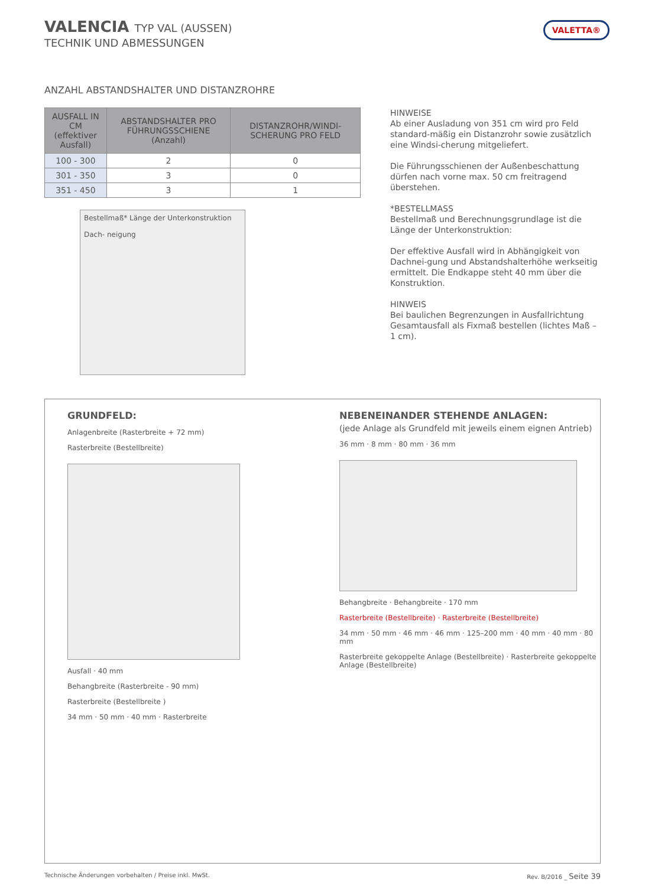VALETTA®
VALENCIA TYP VAL (AUSSEN)
TECHNIK UND ABMESSUNGEN
ANZAHL ABSTANDSHALTER UND DISTANZROHRE
| AUSFALL IN CM (effektiver Ausfall) | ABSTANDSHALTER PRO FÜHRUNGSSCHIENE (Anzahl) | DISTANZROHR/WINDI-SCHERUNG PRO FELD |
| --- | --- | --- |
| 100 - 300 | 2 | 0 |
| 301 - 350 | 3 | 0 |
| 351 - 450 | 3 | 1 |
Bestellmaß* Länge der Unterkonstruktion
Dach- neigung
HINWEISE
Ab einer Ausladung von 351 cm wird pro Feld standard-mäßig ein Distanzrohr sowie zusätzlich eine Windsi-cherung mitgeliefert.
Die Führungsschienen der Außenbeschattung dürfen nach vorne max. 50 cm freitragend überstehen.
*BESTELLMASS
Bestellmaß und Berechnungsgrundlage ist die Länge der Unterkonstruktion:
Der effektive Ausfall wird in Abhängigkeit von Dachnei-gung und Abstandshalterhöhe werkseitig ermittelt. Die Endkappe steht 40 mm über die Konstruktion.
HINWEIS
Bei baulichen Begrenzungen in Ausfallrichtung Gesamtausfall als Fixmaß bestellen (lichtes Maß – 1 cm).
GRUNDFELD:
Anlagenbreite (Rasterbreite + 72 mm)
Rasterbreite (Bestellbreite)
Ausfall · 40 mm
Behangbreite (Rasterbreite - 90 mm)
Rasterbreite (Bestellbreite )
34 mm · 50 mm · 40 mm · Rasterbreite
NEBENEINANDER STEHENDE ANLAGEN:
(jede Anlage als Grundfeld mit jeweils einem eignen Antrieb)
36 mm · 8 mm · 80 mm · 36 mm
Behangbreite · Behangbreite · 170 mm
Rasterbreite (Bestellbreite) · Rasterbreite (Bestellbreite)
34 mm · 50 mm · 46 mm · 46 mm · 125–200 mm · 40 mm · 40 mm · 80 mm
Rasterbreite gekoppelte Anlage (Bestellbreite) · Rasterbreite gekoppelte Anlage (Bestellbreite)
Technische Änderungen vorbehalten / Preise inkl. MwSt. Rev. B/2016 _ Seite 39